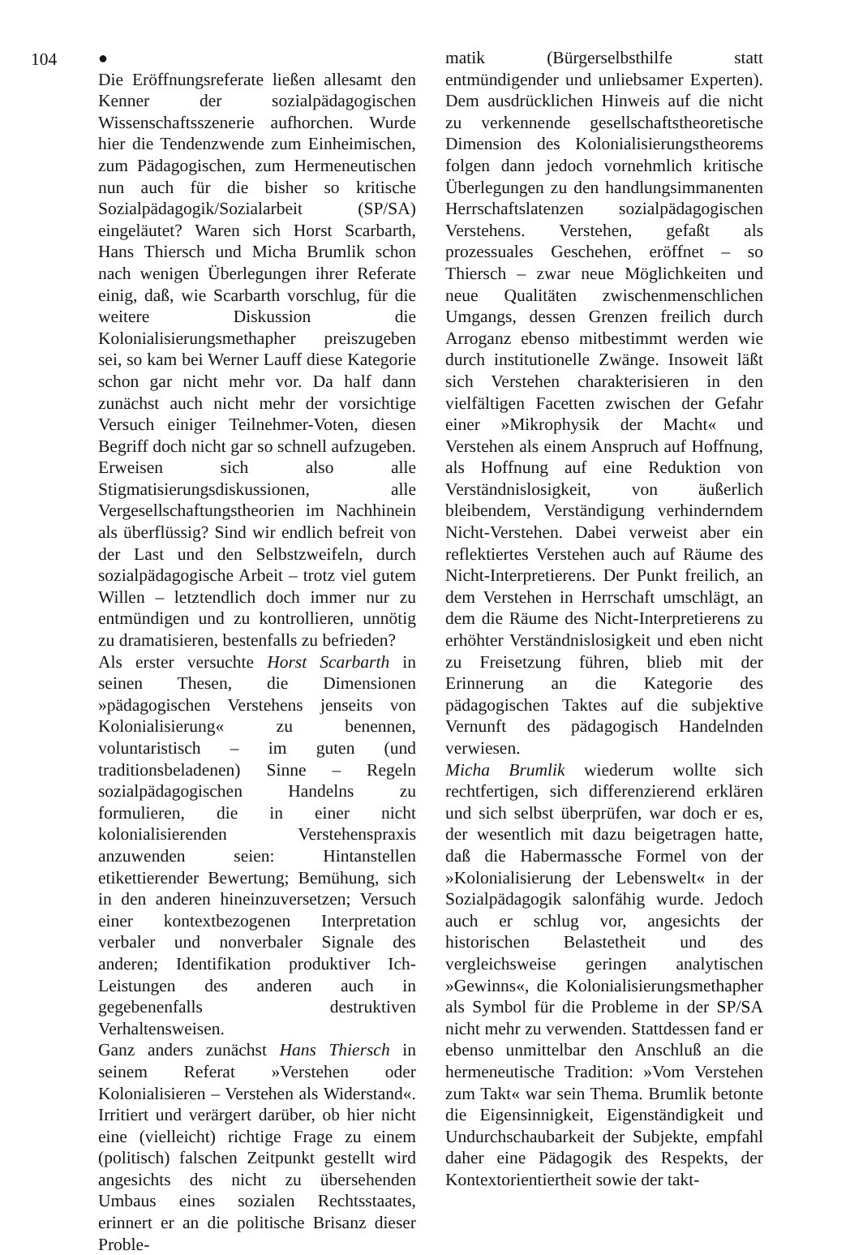104
●
Die Eröffnungsreferate ließen allesamt den Kenner der sozialpädagogischen Wissenschaftsszenerie aufhorchen. Wurde hier die Tendenzwende zum Einheimischen, zum Pädagogischen, zum Hermeneutischen nun auch für die bisher so kritische Sozialpädagogik/Sozialarbeit (SP/SA) eingeläutet? Waren sich Horst Scarbarth, Hans Thiersch und Micha Brumlik schon nach wenigen Überlegungen ihrer Referate einig, daß, wie Scarbarth vorschlug, für die weitere Diskussion die Kolonialisierungsmethapher preiszugeben sei, so kam bei Werner Lauff diese Kategorie schon gar nicht mehr vor. Da half dann zunächst auch nicht mehr der vorsichtige Versuch einiger Teilnehmer-Voten, diesen Begriff doch nicht gar so schnell aufzugeben. Erweisen sich also alle Stigmatisierungsdiskussionen, alle Vergesellschaftungstheorien im Nachhinein als überflüssig? Sind wir endlich befreit von der Last und den Selbstzweifeln, durch sozialpädagogische Arbeit – trotz viel gutem Willen – letztendlich doch immer nur zu entmündigen und zu kontrollieren, unnötig zu dramatisieren, bestenfalls zu befrieden?
Als erster versuchte Horst Scarbarth in seinen Thesen, die Dimensionen »pädagogischen Verstehens jenseits von Kolonialisierung« zu benennen, voluntaristisch – im guten (und traditionsbeladenen) Sinne – Regeln sozialpädagogischen Handelns zu formulieren, die in einer nicht kolonialisierenden Verstehenspraxis anzuwenden seien: Hintanstellen etikettierender Bewertung; Bemühung, sich in den anderen hineinzuversetzen; Versuch einer kontextbezogenen Interpretation verbaler und nonverbaler Signale des anderen; Identifikation produktiver Ich-Leistungen des anderen auch in gegebenenfalls destruktiven Verhaltensweisen.
Ganz anders zunächst Hans Thiersch in seinem Referat »Verstehen oder Kolonialisieren – Verstehen als Widerstand«. Irritiert und verärgert darüber, ob hier nicht eine (vielleicht) richtige Frage zu einem (politisch) falschen Zeitpunkt gestellt wird angesichts des nicht zu übersehenden Umbaus eines sozialen Rechtsstaates, erinnert er an die politische Brisanz dieser Proble-
matik (Bürgerselbsthilfe statt entmündigender und unliebsamer Experten). Dem ausdrücklichen Hinweis auf die nicht zu verkennende gesellschaftstheoretische Dimension des Kolonialisierungstheorems folgen dann jedoch vornehmlich kritische Überlegungen zu den handlungsimmanenten Herrschaftslatenzen sozialpädagogischen Verstehens. Verstehen, gefaßt als prozessuales Geschehen, eröffnet – so Thiersch – zwar neue Möglichkeiten und neue Qualitäten zwischenmenschlichen Umgangs, dessen Grenzen freilich durch Arroganz ebenso mitbestimmt werden wie durch institutionelle Zwänge. Insoweit läßt sich Verstehen charakterisieren in den vielfältigen Facetten zwischen der Gefahr einer »Mikrophysik der Macht« und Verstehen als einem Anspruch auf Hoffnung, als Hoffnung auf eine Reduktion von Verständnislosigkeit, von äußerlich bleibendem, Verständigung verhinderndem Nicht-Verstehen. Dabei verweist aber ein reflektiertes Verstehen auch auf Räume des Nicht-Interpretierens. Der Punkt freilich, an dem Verstehen in Herrschaft umschlägt, an dem die Räume des Nicht-Interpretierens zu erhöhter Verständnislosigkeit und eben nicht zu Freisetzung führen, blieb mit der Erinnerung an die Kategorie des pädagogischen Taktes auf die subjektive Vernunft des pädagogisch Handelnden verwiesen.
Micha Brumlik wiederum wollte sich rechtfertigen, sich differenzierend erklären und sich selbst überprüfen, war doch er es, der wesentlich mit dazu beigetragen hatte, daß die Habermassche Formel von der »Kolonialisierung der Lebenswelt« in der Sozialpädagogik salonfähig wurde. Jedoch auch er schlug vor, angesichts der historischen Belastetheit und des vergleichsweise geringen analytischen »Gewinns«, die Kolonialisierungsmethapher als Symbol für die Probleme in der SP/SA nicht mehr zu verwenden. Stattdessen fand er ebenso unmittelbar den Anschluß an die hermeneutische Tradition: »Vom Verstehen zum Takt« war sein Thema. Brumlik betonte die Eigensinnigkeit, Eigenständigkeit und Undurchschaubarkeit der Subjekte, empfahl daher eine Pädagogik des Respekts, der Kontextorientiertheit sowie der takt-